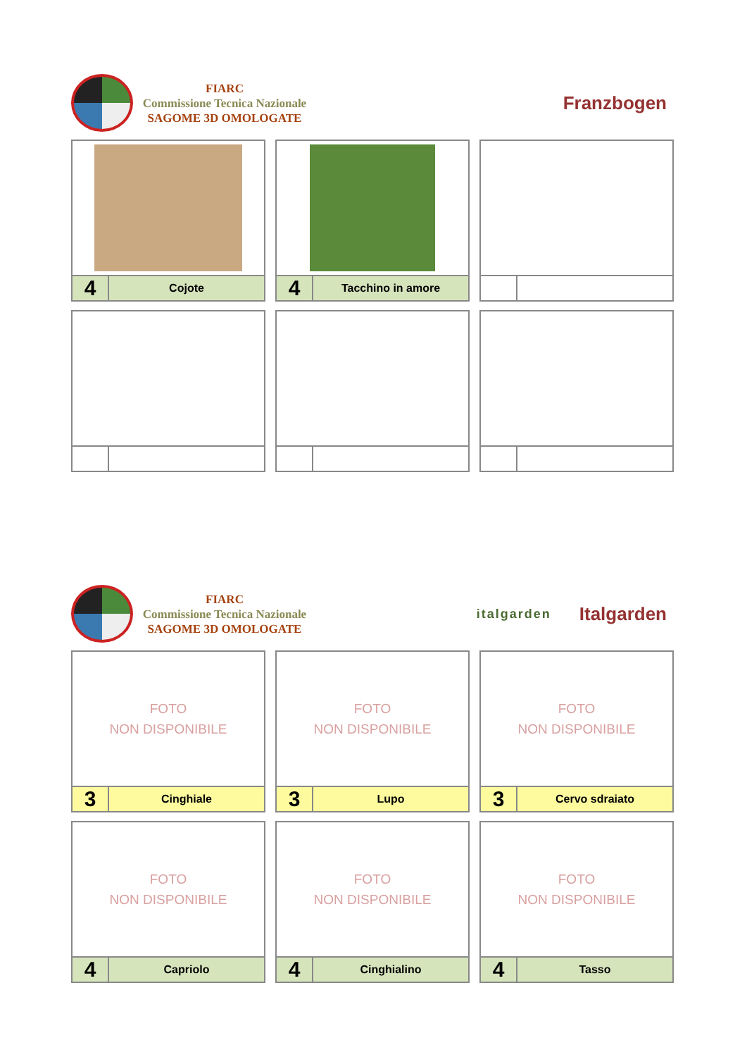FIARC
Commissione Tecnica Nazionale
SAGOME 3D OMOLOGATE
Franzbogen
| 4 Cojote | 4 Tacchino in amore | |
FIARC
Commissione Tecnica Nazionale
SAGOME 3D OMOLOGATE
italgarden
Italgarden
| FOTO NON DISPONIBILE 3 Cinghiale | FOTO NON DISPONIBILE 3 Lupo | FOTO NON DISPONIBILE 3 Cervo sdraiato |
| FOTO NON DISPONIBILE 4 Capriolo | FOTO NON DISPONIBILE 4 Cinghialino | FOTO NON DISPONIBILE 4 Tasso |